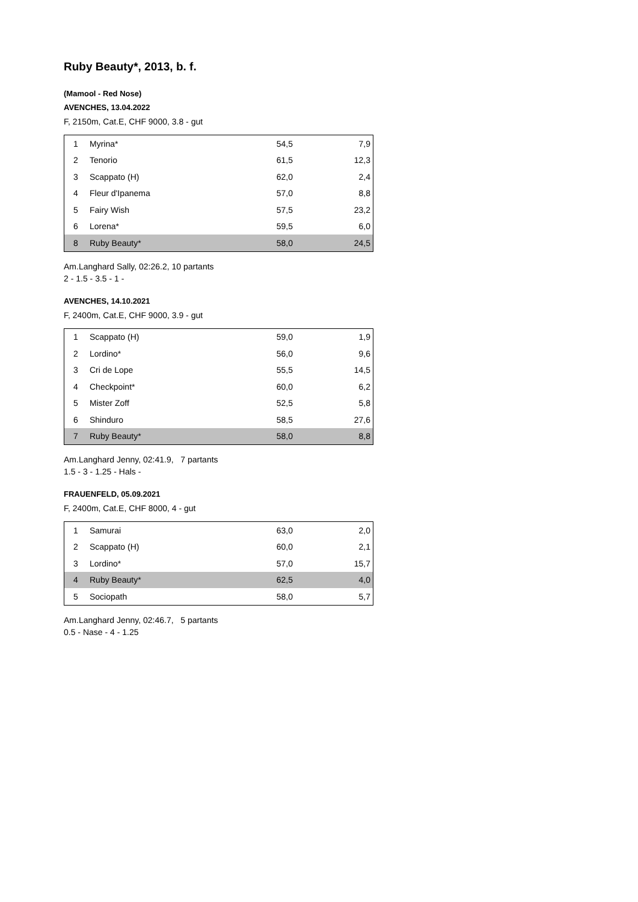Ruby Beauty*, 2013, b. f.
(Mamool - Red Nose)
AVENCHES, 13.04.2022
F, 2150m, Cat.E, CHF 9000, 3.8 - gut
| 1 | Myrina* | 54,5 | 7,9 |
| 2 | Tenorio | 61,5 | 12,3 |
| 3 | Scappato (H) | 62,0 | 2,4 |
| 4 | Fleur d'Ipanema | 57,0 | 8,8 |
| 5 | Fairy Wish | 57,5 | 23,2 |
| 6 | Lorena* | 59,5 | 6,0 |
| 8 | Ruby Beauty* | 58,0 | 24,5 |
Am.Langhard Sally, 02:26.2, 10 partants
2 - 1.5 - 3.5 - 1 -
AVENCHES, 14.10.2021
F, 2400m, Cat.E, CHF 9000, 3.9 - gut
| 1 | Scappato (H) | 59,0 | 1,9 |
| 2 | Lordino* | 56,0 | 9,6 |
| 3 | Cri de Lope | 55,5 | 14,5 |
| 4 | Checkpoint* | 60,0 | 6,2 |
| 5 | Mister Zoff | 52,5 | 5,8 |
| 6 | Shinduro | 58,5 | 27,6 |
| 7 | Ruby Beauty* | 58,0 | 8,8 |
Am.Langhard Jenny, 02:41.9, 7 partants
1.5 - 3 - 1.25 - Hals -
FRAUENFELD, 05.09.2021
F, 2400m, Cat.E, CHF 8000, 4 - gut
| 1 | Samurai | 63,0 | 2,0 |
| 2 | Scappato (H) | 60,0 | 2,1 |
| 3 | Lordino* | 57,0 | 15,7 |
| 4 | Ruby Beauty* | 62,5 | 4,0 |
| 5 | Sociopath | 58,0 | 5,7 |
Am.Langhard Jenny, 02:46.7, 5 partants
0.5 - Nase - 4 - 1.25